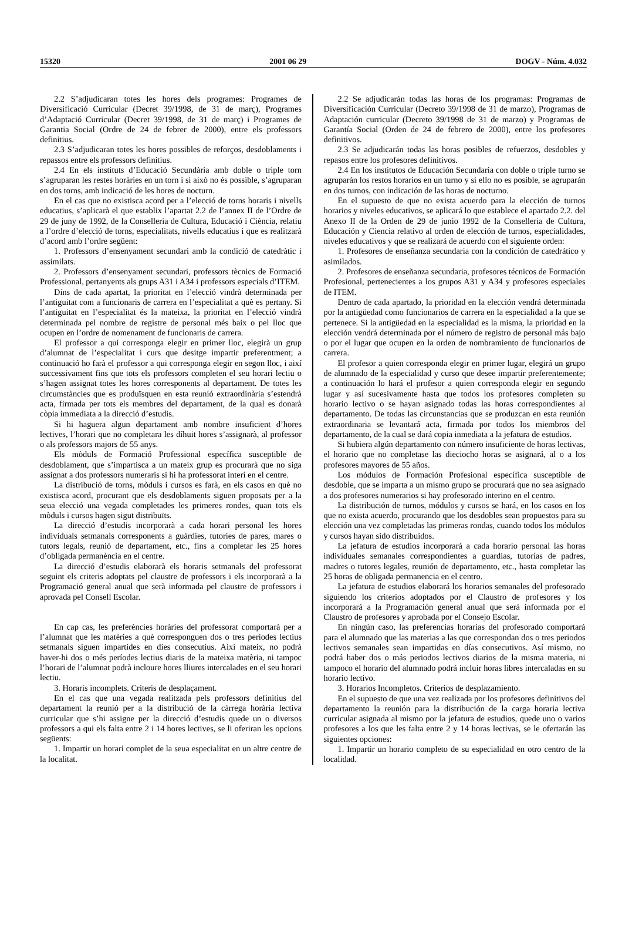15320 2001 06 29 DOGV - Núm. 4.032
2.2 S’adjudicaran totes les hores dels programes: Programes de Diversificació Curricular (Decret 39/1998, de 31 de març), Programes d’Adaptació Curricular (Decret 39/1998, de 31 de març) i Programes de Garantia Social (Ordre de 24 de febrer de 2000), entre els professors definitius.
2.3 S’adjudicaran totes les hores possibles de reforços, desdoblaments i repassos entre els professors definitius.
2.4 En els instituts d’Educació Secundària amb doble o triple torn s’agruparan les restes horàries en un torn i si això no és possible, s’agruparan en dos torns, amb indicació de les hores de nocturn.
En el cas que no existisca acord per a l’elecció de torns horaris i nivells educatius, s’aplicarà el que establix l’apartat 2.2 de l’annex II de l’Ordre de 29 de juny de 1992, de la Conselleria de Cultura, Educació i Ciència, relatiu a l’ordre d’elecció de torns, especialitats, nivells educatius i que es realitzarà d’acord amb l’ordre següent:
1. Professors d’ensenyament secundari amb la condició de catedràtic i assimilats.
2. Professors d’ensenyament secundari, professors tècnics de Formació Professional, pertanyents als grups A31 i A34 i professors especials d’ITEM.
Dins de cada apartat, la prioritat en l’elecció vindrà determinada per l’antiguitat com a funcionaris de carrera en l’especialitat a què es pertany. Si l’antiguitat en l’especialitat és la mateixa, la prioritat en l’elecció vindrà determinada pel nombre de registre de personal més baix o pel lloc que ocupen en l’ordre de nomenament de funcionaris de carrera.
El professor a qui corresponga elegir en primer lloc, elegirà un grup d’alumnat de l’especialitat i curs que desitge impartir preferentment; a continuació ho farà el professor a qui corresponga elegir en segon lloc, i així successivament fins que tots els professors completen el seu horari lectiu o s’hagen assignat totes les hores corresponents al departament. De totes les circumstàncies que es produïsquen en esta reunió extraordinària s’estendrà acta, firmada per tots els membres del departament, de la qual es donarà còpia immediata a la direcció d’estudis.
Si hi haguera algun departament amb nombre insuficient d’hores lectives, l’horari que no completara les díhuit hores s’assignarà, al professor o als professors majors de 55 anys.
Els mòduls de Formació Professional específica susceptible de desdoblament, que s’impartisca a un mateix grup es procurarà que no siga assignat a dos professors numeraris si hi ha professorat interí en el centre.
La distribució de torns, mòduls i cursos es farà, en els casos en què no existisca acord, procurant que els desdoblaments siguen proposats per a la seua elecció una vegada completades les primeres rondes, quan tots els mòduls i cursos hagen sigut distribuïts.
La direcció d’estudis incorporarà a cada horari personal les hores individuals setmanals corresponents a guàrdies, tutories de pares, mares o tutors legals, reunió de departament, etc., fins a completar les 25 hores d’obligada permanència en el centre.
La direcció d’estudis elaborarà els horaris setmanals del professorat seguint els criteris adoptats pel claustre de professors i els incorporarà a la Programació general anual que serà informada pel claustre de professors i aprovada pel Consell Escolar.
En cap cas, les preferències horàries del professorat comportarà per a l’alumnat que les matèries a què corresponguen dos o tres períodes lectius setmanals siguen impartides en dies consecutius. Així mateix, no podrà haver-hi dos o més períodes lectius diaris de la mateixa matèria, ni tampoc l’horari de l’alumnat podrà incloure hores lliures intercalades en el seu horari lectiu.
3. Horaris incomplets. Criteris de desplaçament.
En el cas que una vegada realitzada pels professors definitius del departament la reunió per a la distribució de la càrrega horària lectiva curricular que s’hi assigne per la direcció d’estudis quede un o diversos professors a qui els falta entre 2 i 14 hores lectives, se li oferiran les opcions següents:
1. Impartir un horari complet de la seua especialitat en un altre centre de la localitat.
2.2 Se adjudicarán todas las horas de los programas: Programas de Diversificación Curricular (Decreto 39/1998 de 31 de marzo), Programas de Adaptación curricular (Decreto 39/1998 de 31 de marzo) y Programas de Garantía Social (Orden de 24 de febrero de 2000), entre los profesores definitivos.
2.3 Se adjudicarán todas las horas posibles de refuerzos, desdobles y repasos entre los profesores definitivos.
2.4 En los institutos de Educación Secundaria con doble o triple turno se agruparán los restos horarios en un turno y si ello no es posible, se agruparán en dos turnos, con indicación de las horas de nocturno.
En el supuesto de que no exista acuerdo para la elección de turnos horarios y niveles educativos, se aplicará lo que establece el apartado 2.2. del Anexo II de la Orden de 29 de junio 1992 de la Conselleria de Cultura, Educación y Ciencia relativo al orden de elección de turnos, especialidades, niveles educativos y que se realizará de acuerdo con el siguiente orden:
1. Profesores de enseñanza secundaria con la condición de catedrático y asimilados.
2. Profesores de enseñanza secundaria, profesores técnicos de Formación Profesional, pertenecientes a los grupos A31 y A34 y profesores especiales de ITEM.
Dentro de cada apartado, la prioridad en la elección vendrá determinada por la antigüedad como funcionarios de carrera en la especialidad a la que se pertenece. Si la antigüedad en la especialidad es la misma, la prioridad en la elección vendrá determinada por el número de registro de personal más bajo o por el lugar que ocupen en la orden de nombramiento de funcionarios de carrera.
El profesor a quien corresponda elegir en primer lugar, elegirá un grupo de alumnado de la especialidad y curso que desee impartir preferentemente; a continuación lo hará el profesor a quien corresponda elegir en segundo lugar y así sucesivamente hasta que todos los profesores completen su horario lectivo o se hayan asignado todas las horas correspondientes al departamento. De todas las circunstancias que se produzcan en esta reunión extraordinaria se levantará acta, firmada por todos los miembros del departamento, de la cual se dará copia inmediata a la jefatura de estudios.
Si hubiera algún departamento con número insuficiente de horas lectivas, el horario que no completase las dieciocho horas se asignará, al o a los profesores mayores de 55 años.
Los módulos de Formación Profesional específica susceptible de desdoble, que se imparta a un mismo grupo se procurará que no sea asignado a dos profesores numerarios si hay profesorado interino en el centro.
La distribución de turnos, módulos y cursos se hará, en los casos en los que no exista acuerdo, procurando que los desdobles sean propuestos para su elección una vez completadas las primeras rondas, cuando todos los módulos y cursos hayan sido distribuidos.
La jefatura de estudios incorporará a cada horario personal las horas individuales semanales correspondientes a guardias, tutorías de padres, madres o tutores legales, reunión de departamento, etc., hasta completar las 25 horas de obligada permanencia en el centro.
La jefatura de estudios elaborará los horarios semanales del profesorado siguiendo los criterios adoptados por el Claustro de profesores y los incorporará a la Programación general anual que será informada por el Claustro de profesores y aprobada por el Consejo Escolar.
En ningún caso, las preferencias horarias del profesorado comportará para el alumnado que las materias a las que correspondan dos o tres periodos lectivos semanales sean impartidas en días consecutivos. Así mismo, no podrá haber dos o más periodos lectivos diarios de la misma materia, ni tampoco el horario del alumnado podrá incluir horas libres intercaladas en su horario lectivo.
3. Horarios Incompletos. Criterios de desplazamiento.
En el supuesto de que una vez realizada por los profesores definitivos del departamento la reunión para la distribución de la carga horaria lectiva curricular asignada al mismo por la jefatura de estudios, quede uno o varios profesores a los que les falta entre 2 y 14 horas lectivas, se le ofertarán las siguientes opciones:
1. Impartir un horario completo de su especialidad en otro centro de la localidad.